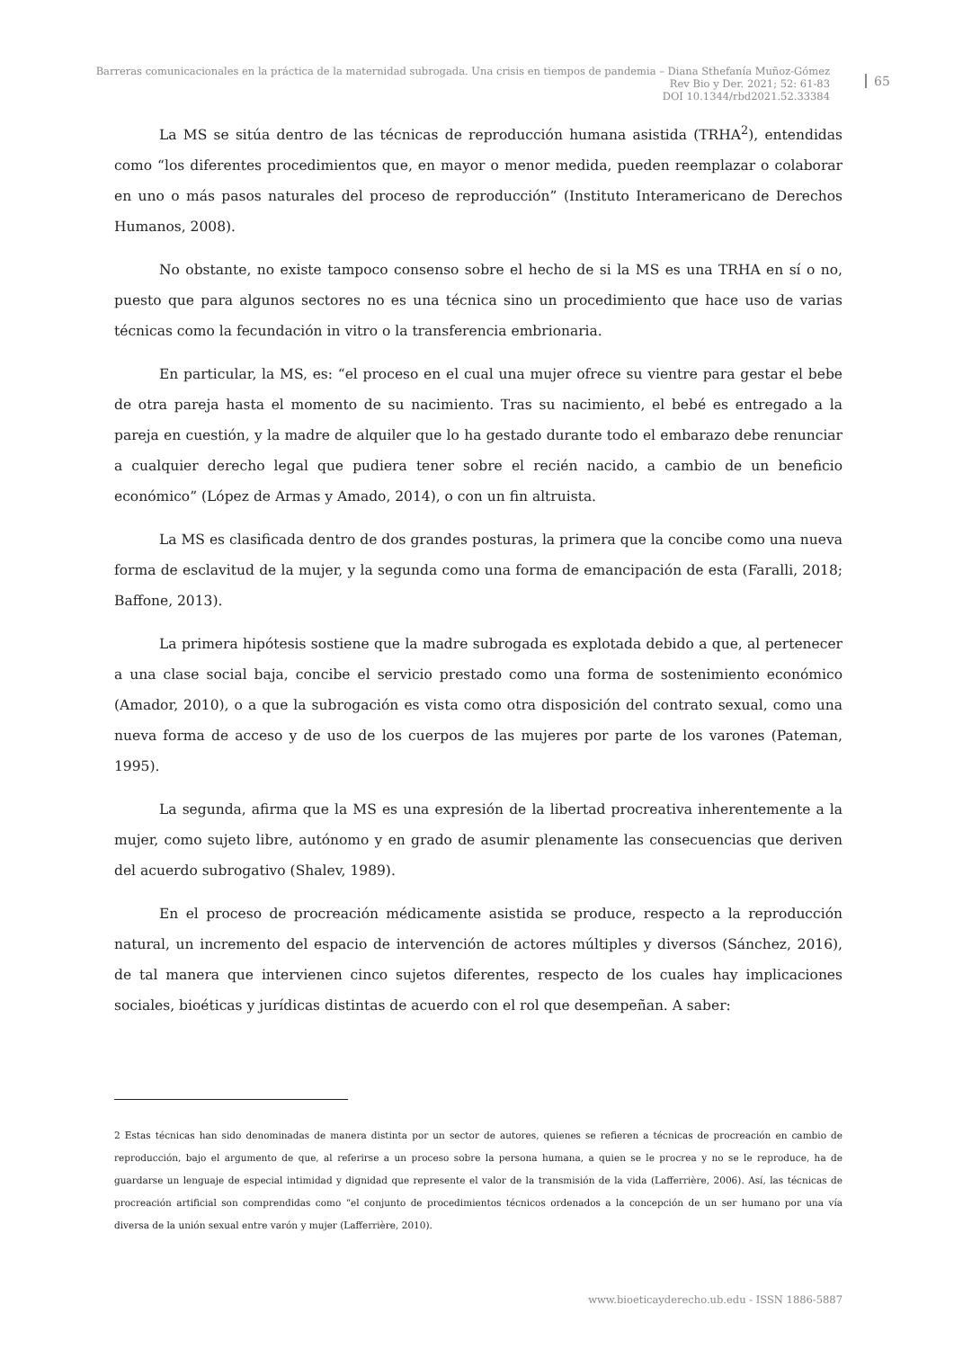Barreras comunicacionales en la práctica de la maternidad subrogada. Una crisis en tiempos de pandemia – Diana Sthefanía Muñoz-Gómez
Rev Bio y Der. 2021; 52: 61-83
DOI 10.1344/rbd2021.52.33384
65
La MS se sitúa dentro de las técnicas de reproducción humana asistida (TRHA<sup>2</sup>), entendidas como “los diferentes procedimientos que, en mayor o menor medida, pueden reemplazar o colaborar en uno o más pasos naturales del proceso de reproducción” (Instituto Interamericano de Derechos Humanos, 2008).
No obstante, no existe tampoco consenso sobre el hecho de si la MS es una TRHA en sí o no, puesto que para algunos sectores no es una técnica sino un procedimiento que hace uso de varias técnicas como la fecundación in vitro o la transferencia embrionaria.
En particular, la MS, es: “el proceso en el cual una mujer ofrece su vientre para gestar el bebe de otra pareja hasta el momento de su nacimiento. Tras su nacimiento, el bebé es entregado a la pareja en cuestión, y la madre de alquiler que lo ha gestado durante todo el embarazo debe renunciar a cualquier derecho legal que pudiera tener sobre el recién nacido, a cambio de un beneficio económico” (López de Armas y Amado, 2014), o con un fin altruista.
La MS es clasificada dentro de dos grandes posturas, la primera que la concibe como una nueva forma de esclavitud de la mujer, y la segunda como una forma de emancipación de esta (Faralli, 2018; Baffone, 2013).
La primera hipótesis sostiene que la madre subrogada es explotada debido a que, al pertenecer a una clase social baja, concibe el servicio prestado como una forma de sostenimiento económico (Amador, 2010), o a que la subrogación es vista como otra disposición del contrato sexual, como una nueva forma de acceso y de uso de los cuerpos de las mujeres por parte de los varones (Pateman, 1995).
La segunda, afirma que la MS es una expresión de la libertad procreativa inherentemente a la mujer, como sujeto libre, autónomo y en grado de asumir plenamente las consecuencias que deriven del acuerdo subrogativo (Shalev, 1989).
En el proceso de procreación médicamente asistida se produce, respecto a la reproducción natural, un incremento del espacio de intervención de actores múltiples y diversos (Sánchez, 2016), de tal manera que intervienen cinco sujetos diferentes, respecto de los cuales hay implicaciones sociales, bioéticas y jurídicas distintas de acuerdo con el rol que desempeñan. A saber:
2 Estas técnicas han sido denominadas de manera distinta por un sector de autores, quienes se refieren a técnicas de procreación en cambio de reproducción, bajo el argumento de que, al referirse a un proceso sobre la persona humana, a quien se le procrea y no se le reproduce, ha de guardarse un lenguaje de especial intimidad y dignidad que represente el valor de la transmisión de la vida (Lafferrière, 2006). Así, las técnicas de procreación artificial son comprendidas como “el conjunto de procedimientos técnicos ordenados a la concepción de un ser humano por una vía diversa de la unión sexual entre varón y mujer (Lafferrière, 2010).
www.bioeticayderecho.ub.edu - ISSN 1886-5887